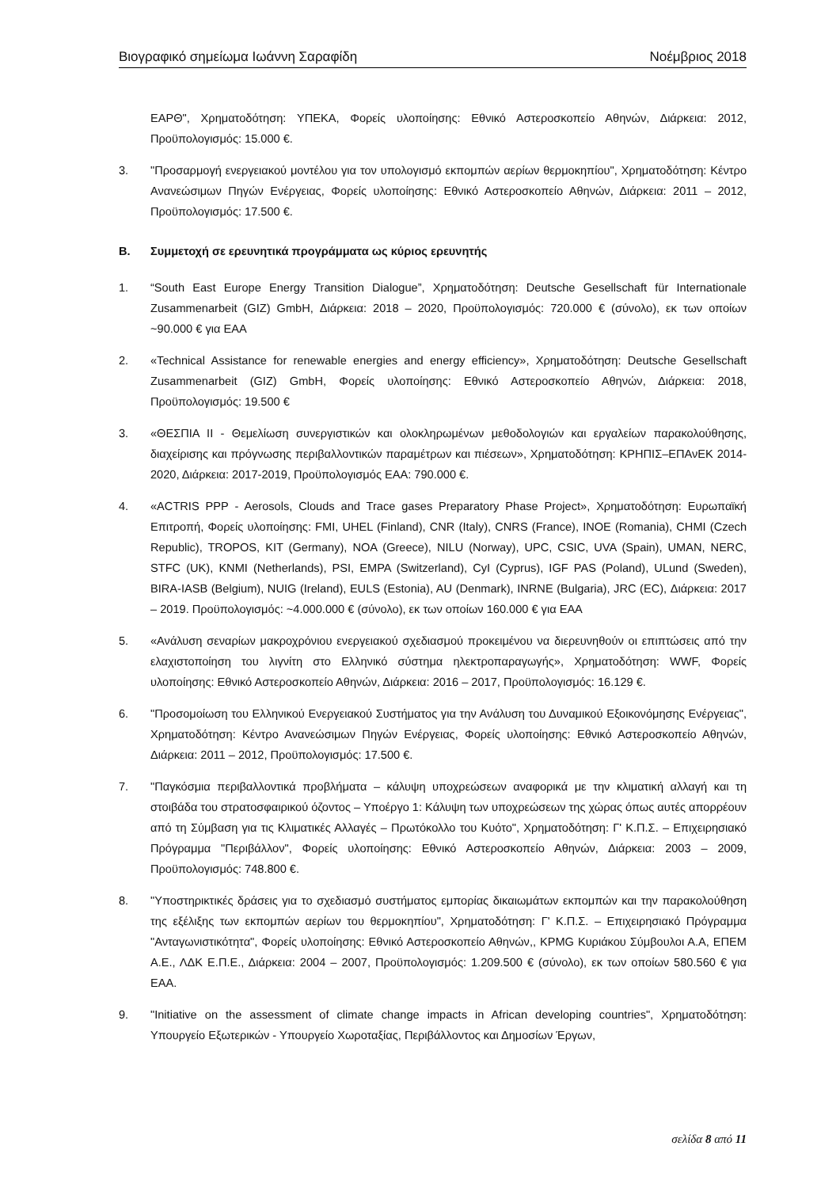Βιογραφικό σημείωμα Ιωάννη Σαραφίδη Νοέμβριος 2018
ΕΑΡΘ", Χρηματοδότηση: ΥΠΕΚΑ, Φορείς υλοποίησης: Εθνικό Αστεροσκοπείο Αθηνών, Διάρκεια: 2012, Προϋπολογισμός: 15.000 €.
3. "Προσαρμογή ενεργειακού μοντέλου για τον υπολογισμό εκπομπών αερίων θερμοκηπίου", Χρηματοδότηση: Κέντρο Ανανεώσιμων Πηγών Ενέργειας, Φορείς υλοποίησης: Εθνικό Αστεροσκοπείο Αθηνών, Διάρκεια: 2011 – 2012, Προϋπολογισμός: 17.500 €.
Β. Συμμετοχή σε ερευνητικά προγράμματα ως κύριος ερευνητής
1. “South East Europe Energy Transition Dialogue”, Χρηματοδότηση: Deutsche Gesellschaft für Internationale Zusammenarbeit (GIZ) GmbH, Διάρκεια: 2018 – 2020, Προϋπολογισμός: 720.000 € (σύνολο), εκ των οποίων ~90.000 € για ΕΑΑ
2. «Technical Assistance for renewable energies and energy efficiency», Χρηματοδότηση: Deutsche Gesellschaft Zusammenarbeit (GIZ) GmbH, Φορείς υλοποίησης: Εθνικό Αστεροσκοπείο Αθηνών, Διάρκεια: 2018, Προϋπολογισμός: 19.500 €
3. «ΘΕΣΠΙΑ ΙΙ - Θεμελίωση συνεργιστικών και ολοκληρωμένων μεθοδολογιών και εργαλείων παρακολούθησης, διαχείρισης και πρόγνωσης περιβαλλοντικών παραμέτρων και πιέσεων», Χρηματοδότηση: ΚΡΗΠΙΣ–ΕΠΑνΕΚ 2014-2020, Διάρκεια: 2017-2019, Προϋπολογισμός ΕΑΑ: 790.000 €.
4. «ACTRIS PPP - Aerosols, Clouds and Trace gases Preparatory Phase Project», Χρηματοδότηση: Ευρωπαϊκή Επιτροπή, Φορείς υλοποίησης: FMI, UHEL (Finland), CNR (Italy), CNRS (France), INOE (Romania), CHMI (Czech Republic), TROPOS, KIT (Germany), NOA (Greece), NILU (Norway), UPC, CSIC, UVA (Spain), UMAN, NERC, STFC (UK), KNMI (Netherlands), PSI, EMPA (Switzerland), CyI (Cyprus), IGF PAS (Poland), ULund (Sweden), BIRA-IASB (Belgium), NUIG (Ireland), EULS (Estonia), AU (Denmark), INRNE (Bulgaria), JRC (EC), Διάρκεια: 2017 – 2019. Προϋπολογισμός: ~4.000.000 € (σύνολο), εκ των οποίων 160.000 € για ΕΑΑ
5. «Ανάλυση σεναρίων μακροχρόνιου ενεργειακού σχεδιασμού προκειμένου να διερευνηθούν οι επιπτώσεις από την ελαχιστοποίηση του λιγνίτη στο Ελληνικό σύστημα ηλεκτροπαραγωγής», Χρηματοδότηση: WWF, Φορείς υλοποίησης: Εθνικό Αστεροσκοπείο Αθηνών, Διάρκεια: 2016 – 2017, Προϋπολογισμός: 16.129 €.
6. "Προσομοίωση του Ελληνικού Ενεργειακού Συστήματος για την Ανάλυση του Δυναμικού Εξοικονόμησης Ενέργειας", Χρηματοδότηση: Κέντρο Ανανεώσιμων Πηγών Ενέργειας, Φορείς υλοποίησης: Εθνικό Αστεροσκοπείο Αθηνών, Διάρκεια: 2011 – 2012, Προϋπολογισμός: 17.500 €.
7. "Παγκόσμια περιβαλλοντικά προβλήματα – κάλυψη υποχρεώσεων αναφορικά με την κλιματική αλλαγή και τη στοιβάδα του στρατοσφαιρικού όζοντος – Υποέργο 1: Κάλυψη των υποχρεώσεων της χώρας όπως αυτές απορρέουν από τη Σύμβαση για τις Κλιματικές Αλλαγές – Πρωτόκολλο του Κυότο", Χρηματοδότηση: Γ' Κ.Π.Σ. – Επιχειρησιακό Πρόγραμμα "Περιβάλλον", Φορείς υλοποίησης: Εθνικό Αστεροσκοπείο Αθηνών, Διάρκεια: 2003 – 2009, Προϋπολογισμός: 748.800 €.
8. "Υποστηρικτικές δράσεις για το σχεδιασμό συστήματος εμπορίας δικαιωμάτων εκπομπών και την παρακολούθηση της εξέλιξης των εκπομπών αερίων του θερμοκηπίου", Χρηματοδότηση: Γ' Κ.Π.Σ. – Επιχειρησιακό Πρόγραμμα "Ανταγωνιστικότητα", Φορείς υλοποίησης: Εθνικό Αστεροσκοπείο Αθηνών,, KPMG Κυριάκου Σύμβουλοι Α.Α, ΕΠΕΜ Α.Ε., ΛΔΚ Ε.Π.Ε., Διάρκεια: 2004 – 2007, Προϋπολογισμός: 1.209.500 € (σύνολο), εκ των οποίων 580.560 € για ΕΑΑ.
9. "Initiative on the assessment of climate change impacts in African developing countries", Χρηματοδότηση: Υπουργείο Εξωτερικών - Υπουργείο Χωροταξίας, Περιβάλλοντος και Δημοσίων Έργων,
σελίδα 8 από 11